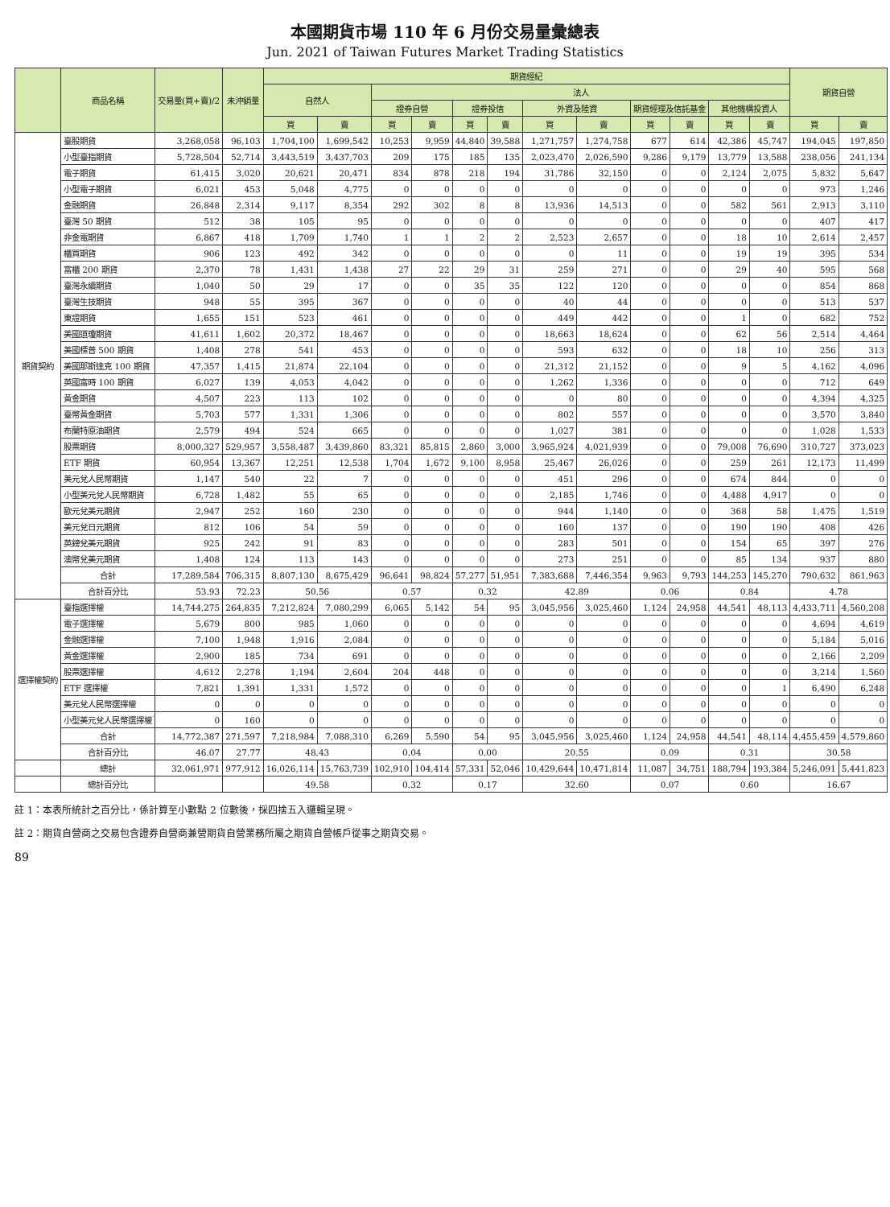本國期貨市場 110 年 6 月份交易量彙總表
Jun. 2021 of Taiwan Futures Market Trading Statistics
| | 商品名稱 | 交易量(買+賣)/2 | 未沖銷量 | 期貨經紀 | | | | | | | | | | | | 期貨自營 | |
| --- | --- | --- | --- | --- | --- | --- | --- | --- | --- | --- | --- | --- | --- | --- | --- | --- | --- |
| | | | | 自然人 | | 法人 | | | | | | | | | | | |
| | | | | | | 證券自營 | | 證券投信 | | 外資及陸資 | | 期貨經理及信託基金 | | 其他機構投資人 | | | |
| | | | | 買 | 賣 | 買 | 賣 | 買 | 賣 | 買 | 賣 | 買 | 賣 | 買 | 賣 | 買 | 賣 |
| 期貨契約 | 臺股期貨 | 3,268,058 | 96,103 | 1,704,100 | 1,699,542 | 10,253 | 9,959 | 44,840 | 39,588 | 1,271,757 | 1,274,758 | 677 | 614 | 42,386 | 45,747 | 194,045 | 197,850 |
| | 小型臺指期貨 | 5,728,504 | 52,714 | 3,443,519 | 3,437,703 | 209 | 175 | 185 | 135 | 2,023,470 | 2,026,590 | 9,286 | 9,179 | 13,779 | 13,588 | 238,056 | 241,134 |
| | 電子期貨 | 61,415 | 3,020 | 20,621 | 20,471 | 834 | 878 | 218 | 194 | 31,786 | 32,150 | 0 | 0 | 2,124 | 2,075 | 5,832 | 5,647 |
| | 小型電子期貨 | 6,021 | 453 | 5,048 | 4,775 | 0 | 0 | 0 | 0 | 0 | 0 | 0 | 0 | 0 | 0 | 973 | 1,246 |
| | 金融期貨 | 26,848 | 2,314 | 9,117 | 8,354 | 292 | 302 | 8 | 8 | 13,936 | 14,513 | 0 | 0 | 582 | 561 | 2,913 | 3,110 |
| | 臺灣 50 期貨 | 512 | 38 | 105 | 95 | 0 | 0 | 0 | 0 | 0 | 0 | 0 | 0 | 0 | 0 | 407 | 417 |
| | 非金電期貨 | 6,867 | 418 | 1,709 | 1,740 | 1 | 1 | 2 | 2 | 2,523 | 2,657 | 0 | 0 | 18 | 10 | 2,614 | 2,457 |
| | 櫃買期貨 | 906 | 123 | 492 | 342 | 0 | 0 | 0 | 0 | 0 | 11 | 0 | 0 | 19 | 19 | 395 | 534 |
| | 富櫃 200 期貨 | 2,370 | 78 | 1,431 | 1,438 | 27 | 22 | 29 | 31 | 259 | 271 | 0 | 0 | 29 | 40 | 595 | 568 |
| | 臺灣永續期貨 | 1,040 | 50 | 29 | 17 | 0 | 0 | 35 | 35 | 122 | 120 | 0 | 0 | 0 | 0 | 854 | 868 |
| | 臺灣生技期貨 | 948 | 55 | 395 | 367 | 0 | 0 | 0 | 0 | 40 | 44 | 0 | 0 | 0 | 0 | 513 | 537 |
| | 東證期貨 | 1,655 | 151 | 523 | 461 | 0 | 0 | 0 | 0 | 449 | 442 | 0 | 0 | 1 | 0 | 682 | 752 |
| | 美國道瓊期貨 | 41,611 | 1,602 | 20,372 | 18,467 | 0 | 0 | 0 | 0 | 18,663 | 18,624 | 0 | 0 | 62 | 56 | 2,514 | 4,464 |
| | 美國標普 500 期貨 | 1,408 | 278 | 541 | 453 | 0 | 0 | 0 | 0 | 593 | 632 | 0 | 0 | 18 | 10 | 256 | 313 |
| | 美國那斯達克 100 期貨 | 47,357 | 1,415 | 21,874 | 22,104 | 0 | 0 | 0 | 0 | 21,312 | 21,152 | 0 | 0 | 9 | 5 | 4,162 | 4,096 |
| | 英國富時 100 期貨 | 6,027 | 139 | 4,053 | 4,042 | 0 | 0 | 0 | 0 | 1,262 | 1,336 | 0 | 0 | 0 | 0 | 712 | 649 |
| | 黃金期貨 | 4,507 | 223 | 113 | 102 | 0 | 0 | 0 | 0 | 0 | 80 | 0 | 0 | 0 | 0 | 4,394 | 4,325 |
| | 臺幣黃金期貨 | 5,703 | 577 | 1,331 | 1,306 | 0 | 0 | 0 | 0 | 802 | 557 | 0 | 0 | 0 | 0 | 3,570 | 3,840 |
| | 布蘭特原油期貨 | 2,579 | 494 | 524 | 665 | 0 | 0 | 0 | 0 | 1,027 | 381 | 0 | 0 | 0 | 0 | 1,028 | 1,533 |
| | 股票期貨 | 8,000,327 | 529,957 | 3,558,487 | 3,439,860 | 83,321 | 85,815 | 2,860 | 3,000 | 3,965,924 | 4,021,939 | 0 | 0 | 79,008 | 76,690 | 310,727 | 373,023 |
| | ETF 期貨 | 60,954 | 13,367 | 12,251 | 12,538 | 1,704 | 1,672 | 9,100 | 8,958 | 25,467 | 26,026 | 0 | 0 | 259 | 261 | 12,173 | 11,499 |
| | 美元兌人民幣期貨 | 1,147 | 540 | 22 | 7 | 0 | 0 | 0 | 0 | 451 | 296 | 0 | 0 | 674 | 844 | 0 | 0 |
| | 小型美元兌人民幣期貨 | 6,728 | 1,482 | 55 | 65 | 0 | 0 | 0 | 0 | 2,185 | 1,746 | 0 | 0 | 4,488 | 4,917 | 0 | 0 |
| | 歐元兌美元期貨 | 2,947 | 252 | 160 | 230 | 0 | 0 | 0 | 0 | 944 | 1,140 | 0 | 0 | 368 | 58 | 1,475 | 1,519 |
| | 美元兌日元期貨 | 812 | 106 | 54 | 59 | 0 | 0 | 0 | 0 | 160 | 137 | 0 | 0 | 190 | 190 | 408 | 426 |
| | 英鎊兌美元期貨 | 925 | 242 | 91 | 83 | 0 | 0 | 0 | 0 | 283 | 501 | 0 | 0 | 154 | 65 | 397 | 276 |
| | 澳幣兌美元期貨 | 1,408 | 124 | 113 | 143 | 0 | 0 | 0 | 0 | 273 | 251 | 0 | 0 | 85 | 134 | 937 | 880 |
| | 合計 | 17,289,584 | 706,315 | 8,807,130 | 8,675,429 | 96,641 | 98,824 | 57,277 | 51,951 | 7,383,688 | 7,446,354 | 9,963 | 9,793 | 144,253 | 145,270 | 790,632 | 861,963 |
| | 合計百分比 | 53.93 | 72.23 | 50.56 | | 0.57 | | 0.32 | | 42.89 | | 0.06 | | 0.84 | | 4.78 | |
| 選擇權契約 | 臺指選擇權 | 14,744,275 | 264,835 | 7,212,824 | 7,080,299 | 6,065 | 5,142 | 54 | 95 | 3,045,956 | 3,025,460 | 1,124 | 24,958 | 44,541 | 48,113 | 4,433,711 | 4,560,208 |
| | 電子選擇權 | 5,679 | 800 | 985 | 1,060 | 0 | 0 | 0 | 0 | 0 | 0 | 0 | 0 | 0 | 0 | 4,694 | 4,619 |
| | 金融選擇權 | 7,100 | 1,948 | 1,916 | 2,084 | 0 | 0 | 0 | 0 | 0 | 0 | 0 | 0 | 0 | 0 | 5,184 | 5,016 |
| | 黃金選擇權 | 2,900 | 185 | 734 | 691 | 0 | 0 | 0 | 0 | 0 | 0 | 0 | 0 | 0 | 0 | 2,166 | 2,209 |
| | 股票選擇權 | 4,612 | 2,278 | 1,194 | 2,604 | 204 | 448 | 0 | 0 | 0 | 0 | 0 | 0 | 0 | 0 | 3,214 | 1,560 |
| | ETF 選擇權 | 7,821 | 1,391 | 1,331 | 1,572 | 0 | 0 | 0 | 0 | 0 | 0 | 0 | 0 | 0 | 1 | 6,490 | 6,248 |
| | 美元兌人民幣選擇權 | 0 | 0 | 0 | 0 | 0 | 0 | 0 | 0 | 0 | 0 | 0 | 0 | 0 | 0 | 0 | 0 |
| | 小型美元兌人民幣選擇權 | 0 | 160 | 0 | 0 | 0 | 0 | 0 | 0 | 0 | 0 | 0 | 0 | 0 | 0 | 0 | 0 |
| | 合計 | 14,772,387 | 271,597 | 7,218,984 | 7,088,310 | 6,269 | 5,590 | 54 | 95 | 3,045,956 | 3,025,460 | 1,124 | 24,958 | 44,541 | 48,114 | 4,455,459 | 4,579,860 |
| | 合計百分比 | 46.07 | 27.77 | 48.43 | | 0.04 | | 0.00 | | 20.55 | | 0.09 | | 0.31 | | 30.58 | |
| | 總計 | 32,061,971 | 977,912 | 16,026,114 | 15,763,739 | 102,910 | 104,414 | 57,331 | 52,046 | 10,429,644 | 10,471,814 | 11,087 | 34,751 | 188,794 | 193,384 | 5,246,091 | 5,441,823 |
| | 總計百分比 | | | 49.58 | | 0.32 | | 0.17 | | 32.60 | | 0.07 | | 0.60 | | 16.67 | |
註 1：本表所統計之百分比，係計算至小數點 2 位數後，採四捨五入邏輯呈現。
註 2：期貨自營商之交易包含證券自營商兼營期貨自營業務所屬之期貨自營帳戶從事之期貨交易。
89